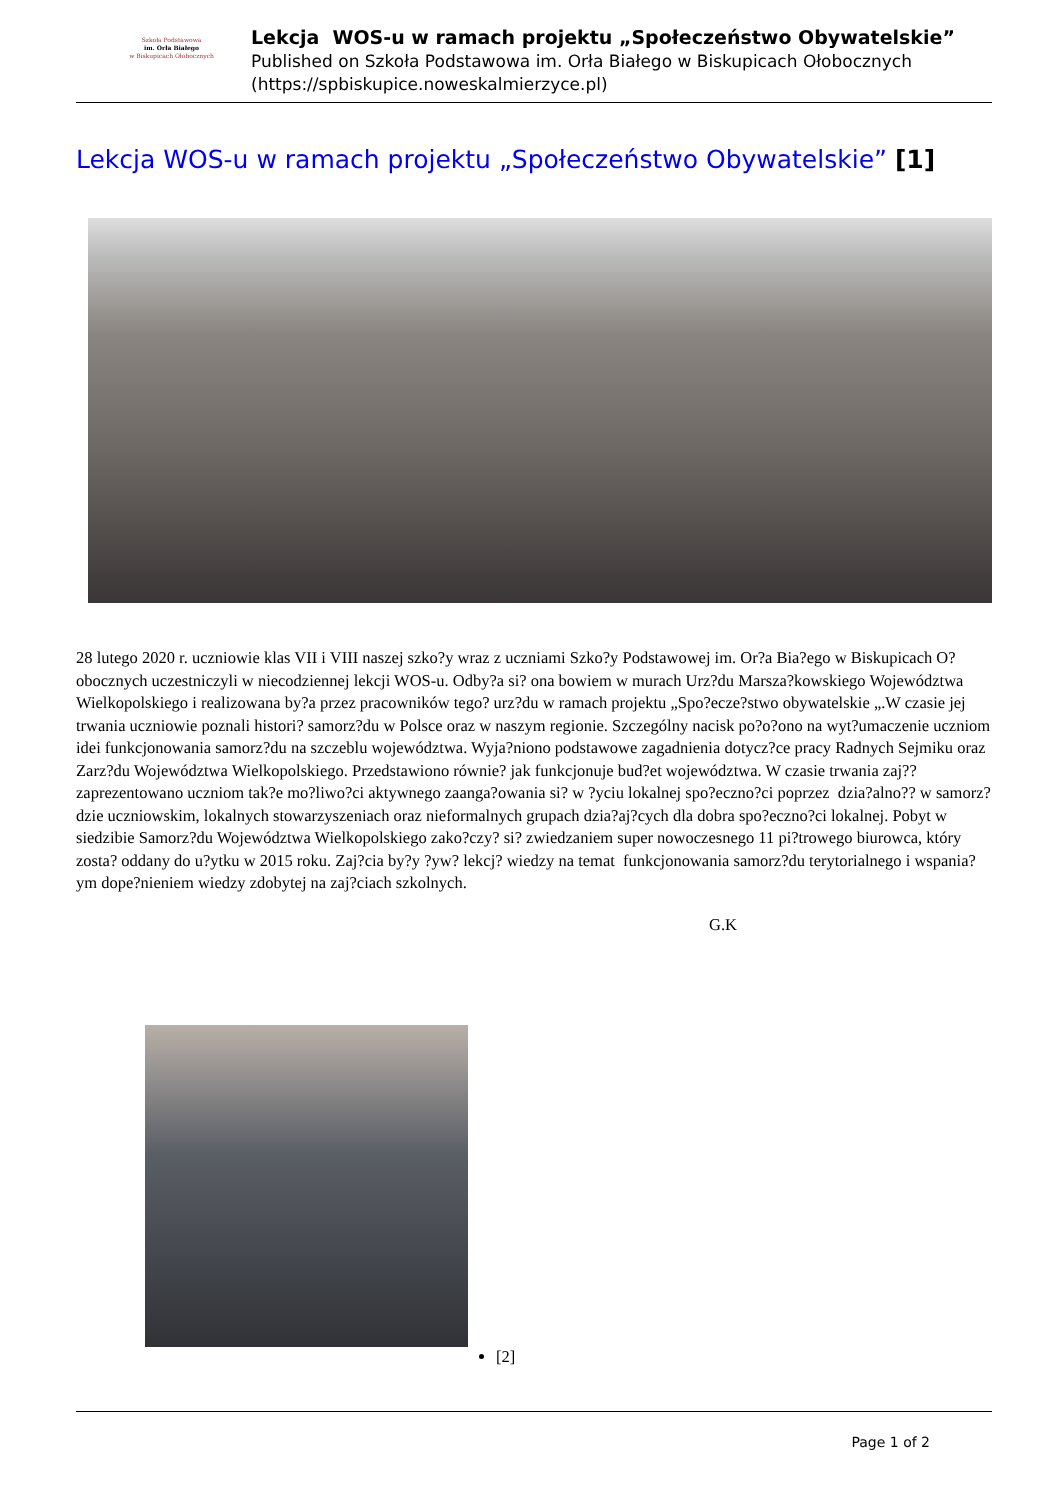Szkoła Podstawowa
im. Orła Białego
w Biskupicach Ołobocznych
Lekcja WOS-u w ramach projektu „Społeczeństwo Obywatelskie”
Published on Szkoła Podstawowa im. Orła Białego w Biskupicach Ołobocznych
(https://spbiskupice.noweskalmierzyce.pl)
Lekcja WOS-u w ramach projektu „Społeczeństwo Obywatelskie” [1]
28 lutego 2020 r. uczniowie klas VII i VIII naszej szko?y wraz z uczniami Szko?y Podstawowej im. Or?a Bia?ego w Biskupicach O?obocznych uczestniczyli w niecodziennej lekcji WOS-u. Odby?a si? ona bowiem w murach Urz?du Marsza?kowskiego Województwa Wielkopolskiego i realizowana by?a przez pracowników tego? urz?du w ramach projektu „Spo?ecze?stwo obywatelskie „.W czasie jej trwania uczniowie poznali histori? samorz?du w Polsce oraz w naszym regionie. Szczególny nacisk po?o?ono na wyt?umaczenie uczniom idei funkcjonowania samorz?du na szczeblu województwa. Wyja?niono podstawowe zagadnienia dotycz?ce pracy Radnych Sejmiku oraz Zarz?du Województwa Wielkopolskiego. Przedstawiono równie? jak funkcjonuje bud?et województwa. W czasie trwania zaj?? zaprezentowano uczniom tak?e mo?liwo?ci aktywnego zaanga?owania si? w ?yciu lokalnej spo?eczno?ci poprzez dzia?alno?? w samorz?dzie uczniowskim, lokalnych stowarzyszeniach oraz nieformalnych grupach dzia?aj?cych dla dobra spo?eczno?ci lokalnej. Pobyt w siedzibie Samorz?du Województwa Wielkopolskiego zako?czy? si? zwiedzaniem super nowoczesnego 11 pi?trowego biurowca, który zosta? oddany do u?ytku w 2015 roku. Zaj?cia by?y ?yw? lekcj? wiedzy na temat funkcjonowania samorz?du terytorialnego i wspania?ym dope?nieniem wiedzy zdobytej na zaj?ciach szkolnych.
G.K
[2]
Page 1 of 2